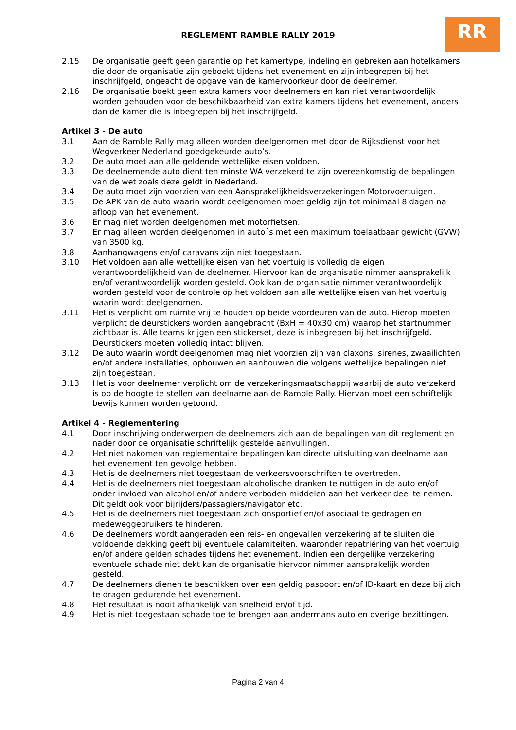RR
REGLEMENT RAMBLE RALLY 2019
2.15 De organisatie geeft geen garantie op het kamertype, indeling en gebreken aan hotelkamers die door de organisatie zijn geboekt tijdens het evenement en zijn inbegrepen bij het inschrijfgeld, ongeacht de opgave van de kamervoorkeur door de deelnemer.
2.16 De organisatie boekt geen extra kamers voor deelnemers en kan niet verantwoordelijk worden gehouden voor de beschikbaarheid van extra kamers tijdens het evenement, anders dan de kamer die is inbegrepen bij het inschrijfgeld.
Artikel 3 - De auto
3.1 Aan de Ramble Rally mag alleen worden deelgenomen met door de Rijksdienst voor het Wegverkeer Nederland goedgekeurde auto’s.
3.2 De auto moet aan alle geldende wettelijke eisen voldoen.
3.3 De deelnemende auto dient ten minste WA verzekerd te zijn overeenkomstig de bepalingen van de wet zoals deze geldt in Nederland.
3.4 De auto moet zijn voorzien van een Aansprakelijkheidsverzekeringen Motorvoertuigen.
3.5 De APK van de auto waarin wordt deelgenomen moet geldig zijn tot minimaal 8 dagen na afloop van het evenement.
3.6 Er mag niet worden deelgenomen met motorfietsen.
3.7 Er mag alleen worden deelgenomen in auto´s met een maximum toelaatbaar gewicht (GVW) van 3500 kg.
3.8 Aanhangwagens en/of caravans zijn niet toegestaan.
3.10 Het voldoen aan alle wettelijke eisen van het voertuig is volledig de eigen verantwoordelijkheid van de deelnemer. Hiervoor kan de organisatie nimmer aansprakelijk en/of verantwoordelijk worden gesteld. Ook kan de organisatie nimmer verantwoordelijk worden gesteld voor de controle op het voldoen aan alle wettelijke eisen van het voertuig waarin wordt deelgenomen.
3.11 Het is verplicht om ruimte vrij te houden op beide voordeuren van de auto. Hierop moeten verplicht de deurstickers worden aangebracht (BxH = 40x30 cm) waarop het startnummer zichtbaar is. Alle teams krijgen een stickerset, deze is inbegrepen bij het inschrijfgeld. Deurstickers moeten volledig intact blijven.
3.12 De auto waarin wordt deelgenomen mag niet voorzien zijn van claxons, sirenes, zwaailichten en/of andere installaties, opbouwen en aanbouwen die volgens wettelijke bepalingen niet zijn toegestaan.
3.13 Het is voor deelnemer verplicht om de verzekeringsmaatschappij waarbij de auto verzekerd is op de hoogte te stellen van deelname aan de Ramble Rally. Hiervan moet een schriftelijk bewijs kunnen worden getoond.
Artikel 4 - Reglementering
4.1 Door inschrijving onderwerpen de deelnemers zich aan de bepalingen van dit reglement en nader door de organisatie schriftelijk gestelde aanvullingen.
4.2 Het niet nakomen van reglementaire bepalingen kan directe uitsluiting van deelname aan het evenement ten gevolge hebben.
4.3 Het is de deelnemers niet toegestaan de verkeersvoorschriften te overtreden.
4.4 Het is de deelnemers niet toegestaan alcoholische dranken te nuttigen in de auto en/of onder invloed van alcohol en/of andere verboden middelen aan het verkeer deel te nemen. Dit geldt ook voor bijrijders/passagiers/navigator etc.
4.5 Het is de deelnemers niet toegestaan zich onsportief en/of asociaal te gedragen en medeweggebruikers te hinderen.
4.6 De deelnemers wordt aangeraden een reis- en ongevallen verzekering af te sluiten die voldoende dekking geeft bij eventuele calamiteiten, waaronder repatriëring van het voertuig en/of andere gelden schades tijdens het evenement. Indien een dergelijke verzekering eventuele schade niet dekt kan de organisatie hiervoor nimmer aansprakelijk worden gesteld.
4.7 De deelnemers dienen te beschikken over een geldig paspoort en/of ID-kaart en deze bij zich te dragen gedurende het evenement.
4.8 Het resultaat is nooit afhankelijk van snelheid en/of tijd.
4.9 Het is niet toegestaan schade toe te brengen aan andermans auto en overige bezittingen.
Pagina 2 van 4